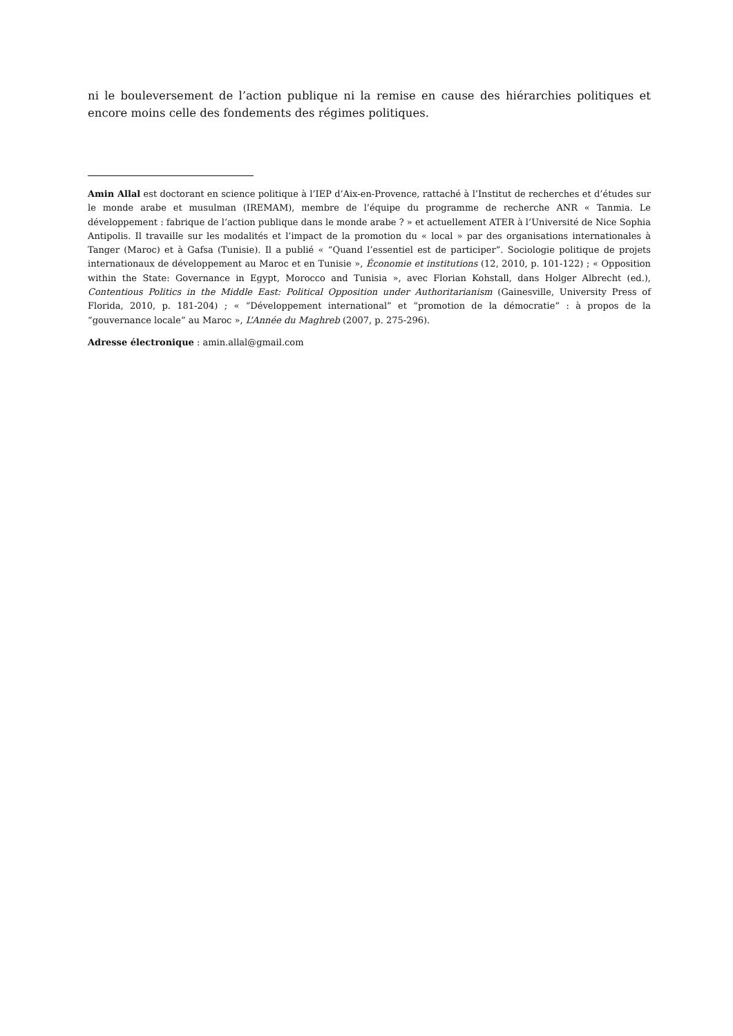ni le bouleversement de l’action publique ni la remise en cause des hiérarchies politiques et encore moins celle des fondements des régimes politiques.
Amin Allal est doctorant en science politique à l’IEP d’Aix-en-Provence, rattaché à l’Institut de recherches et d’études sur le monde arabe et musulman (IREMAM), membre de l’équipe du programme de recherche ANR « Tanmia. Le développement : fabrique de l’action publique dans le monde arabe ? » et actuellement ATER à l’Université de Nice Sophia Antipolis. Il travaille sur les modalités et l’impact de la promotion du « local » par des organisations internationales à Tanger (Maroc) et à Gafsa (Tunisie). Il a publié « “Quand l’essentiel est de participer”. Sociologie politique de projets internationaux de développement au Maroc et en Tunisie », Économie et institutions (12, 2010, p. 101-122) ; « Opposition within the State: Governance in Egypt, Morocco and Tunisia », avec Florian Kohstall, dans Holger Albrecht (ed.), Contentious Politics in the Middle East: Political Opposition under Authoritarianism (Gainesville, University Press of Florida, 2010, p. 181-204) ; « “Développement international” et “promotion de la démocratie” : à propos de la “gouvernance locale” au Maroc », L’Année du Maghreb (2007, p. 275-296).
Adresse électronique : amin.allal@gmail.com